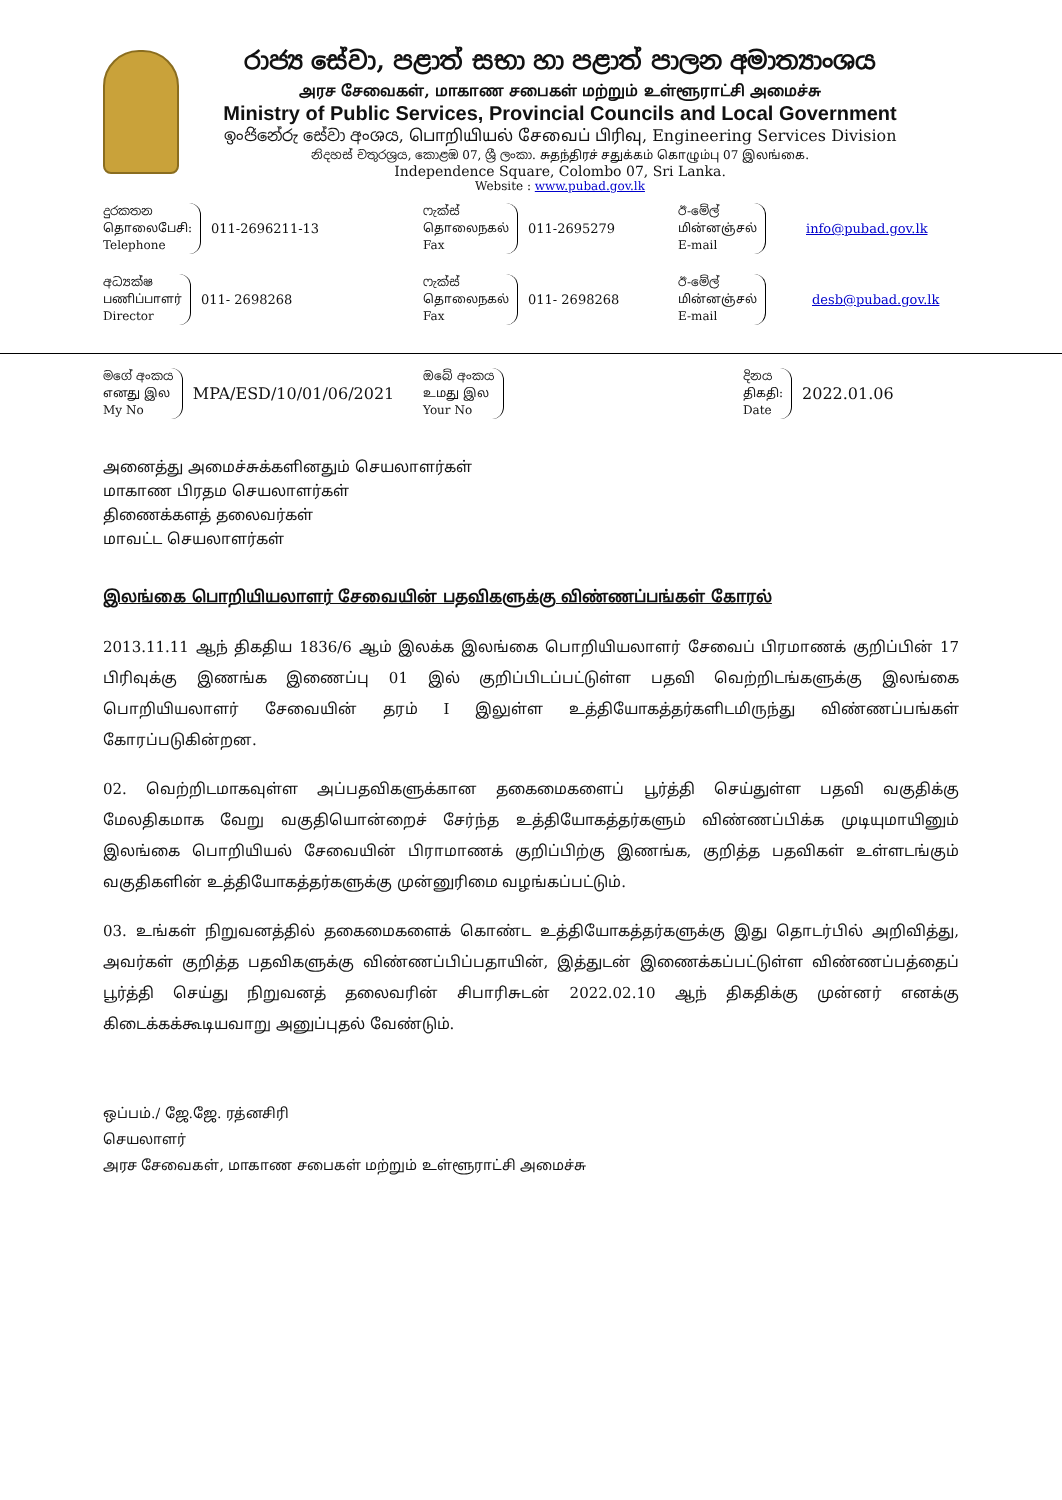රාජ්‍ය සේවා, පළාත් සභා හා පළාත් පාලන අමාත්‍යාංශය
அரச சேவைகள், மாகாண சபைகள் மற்றும் உள்ளூராட்சி அமைச்சு
Ministry of Public Services, Provincial Councils and Local Government
ඉංජිනේරු සේවා අංශය, பொறியியல் சேவைப் பிரிவு, Engineering Services Division
නිදහස් චතුරශ්‍රය, කොළඹ 07, ශ්‍රී ලංකා. சுதந்திரச் சதுக்கம் கொழும்பு 07 இலங்கை.
Independence Square, Colombo 07, Sri Lanka.
Website : www.pubad.gov.lk
දුරකතන
தொலைபேசி:
Telephone
011-2696211-13
ෆැක්ස්
தொலைநகல்
Fax
011-2695279
ඊ-මේල්
மின்னஞ்சல்
E-mail
info@pubad.gov.lk
අධ්‍යක්ෂ
பணிப்பாளர்
Director
011- 2698268
ෆැක්ස්
தொலைநகல்
Fax
011- 2698268
ඊ-මේල්
மின்னஞ்சல்
E-mail
desb@pubad.gov.lk
මගේ අංකය
எனது இல
My No
MPA/ESD/10/01/06/2021
ඔබේ අංකය
உமது இல
Your No
දිනය
திகதி:
Date
2022.01.06
அனைத்து அமைச்சுக்களினதும் செயலாளர்கள்
மாகாண பிரதம செயலாளர்கள்
திணைக்களத் தலைவர்கள்
மாவட்ட செயலாளர்கள்
இலங்கை பொறியியலாளர் சேவையின் பதவிகளுக்கு விண்ணப்பங்கள் கோரல்
2013.11.11 ஆந் திகதிய 1836/6 ஆம் இலக்க இலங்கை பொறியியலாளர் சேவைப் பிரமாணக் குறிப்பின் 17 பிரிவுக்கு இணங்க இணைப்பு 01 இல் குறிப்பிடப்பட்டுள்ள பதவி வெற்றிடங்களுக்கு இலங்கை பொறியியலாளர் சேவையின் தரம் I இலுள்ள உத்தியோகத்தர்களிடமிருந்து விண்ணப்பங்கள் கோரப்படுகின்றன.
02. வெற்றிடமாகவுள்ள அப்பதவிகளுக்கான தகைமைகளைப் பூர்த்தி செய்துள்ள பதவி வகுதிக்கு மேலதிகமாக வேறு வகுதியொன்றைச் சேர்ந்த உத்தியோகத்தர்களும் விண்ணப்பிக்க முடியுமாயினும் இலங்கை பொறியியல் சேவையின் பிராமாணக் குறிப்பிற்கு இணங்க, குறித்த பதவிகள் உள்ளடங்கும் வகுதிகளின் உத்தியோகத்தர்களுக்கு முன்னுரிமை வழங்கப்பட்டும்.
03. உங்கள் நிறுவனத்தில் தகைமைகளைக் கொண்ட உத்தியோகத்தர்களுக்கு இது தொடர்பில் அறிவித்து, அவர்கள் குறித்த பதவிகளுக்கு விண்ணப்பிப்பதாயின், இத்துடன் இணைக்கப்பட்டுள்ள விண்ணப்பத்தைப் பூர்த்தி செய்து நிறுவனத் தலைவரின் சிபாரிசுடன் 2022.02.10 ஆந் திகதிக்கு முன்னர் எனக்கு கிடைக்கக்கூடியவாறு அனுப்புதல் வேண்டும்.
ஒப்பம்./ ஜே.ஜே. ரத்னசிரி
செயலாளர்
அரச சேவைகள், மாகாண சபைகள் மற்றும் உள்ளூராட்சி அமைச்சு